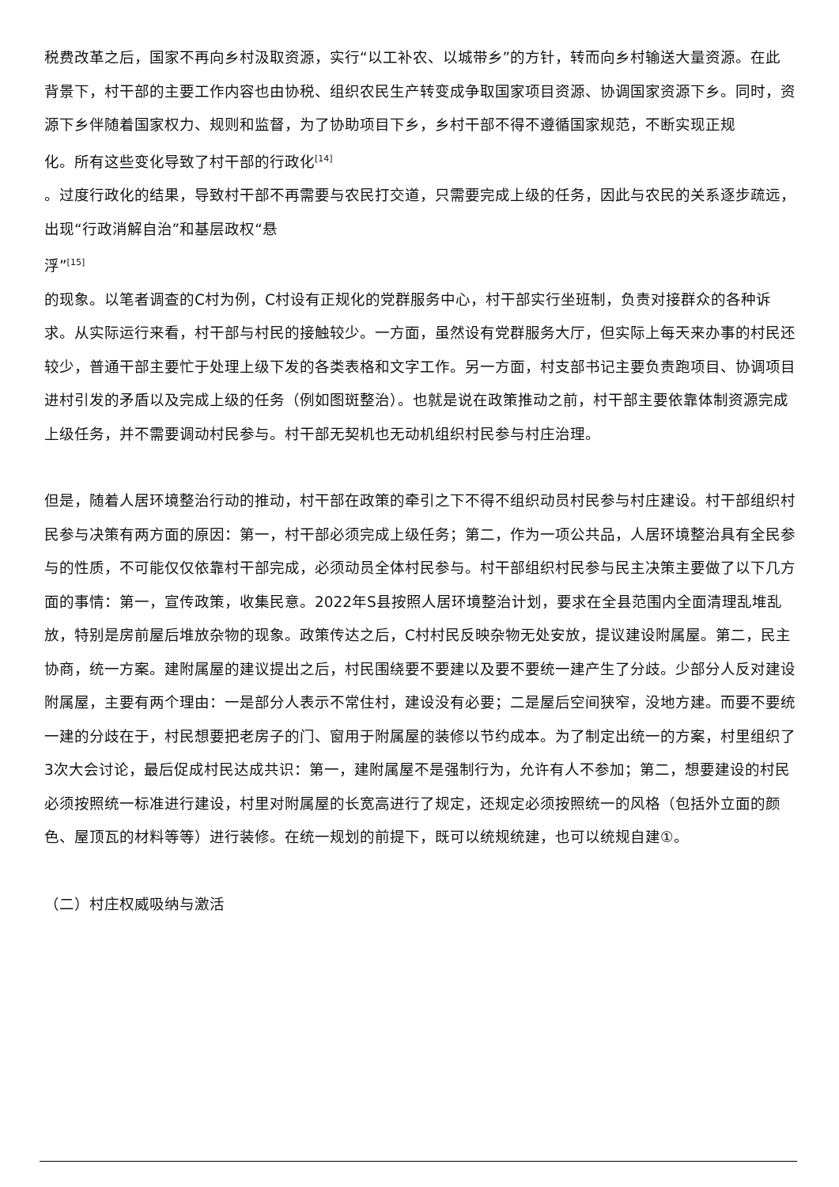税费改革之后，国家不再向乡村汲取资源，实行“以工补农、以城带乡”的方针，转而向乡村输送大量资源。在此背景下，村干部的主要工作内容也由协税、组织农民生产转变成争取国家项目资源、协调国家资源下乡。同时，资源下乡伴随着国家权力、规则和监督，为了协助项目下乡，乡村干部不得不遵循国家规范，不断实现正规
化。所有这些变化导致了村干部的行政化<sup>[14]</sup>
。过度行政化的结果，导致村干部不再需要与农民打交道，只需要完成上级的任务，因此与农民的关系逐步疏远，出现“行政消解自治”和基层政权“悬
浮”<sup>[15]</sup>
的现象。以笔者调查的C村为例，C村设有正规化的党群服务中心，村干部实行坐班制，负责对接群众的各种诉求。从实际运行来看，村干部与村民的接触较少。一方面，虽然设有党群服务大厅，但实际上每天来办事的村民还较少，普通干部主要忙于处理上级下发的各类表格和文字工作。另一方面，村支部书记主要负责跑项目、协调项目进村引发的矛盾以及完成上级的任务（例如图斑整治）。也就是说在政策推动之前，村干部主要依靠体制资源完成上级任务，并不需要调动村民参与。村干部无契机也无动机组织村民参与村庄治理。
但是，随着人居环境整治行动的推动，村干部在政策的牵引之下不得不组织动员村民参与村庄建设。村干部组织村民参与决策有两方面的原因：第一，村干部必须完成上级任务；第二，作为一项公共品，人居环境整治具有全民参与的性质，不可能仅仅依靠村干部完成，必须动员全体村民参与。村干部组织村民参与民主决策主要做了以下几方面的事情：第一，宣传政策，收集民意。2022年S县按照人居环境整治计划，要求在全县范围内全面清理乱堆乱放，特别是房前屋后堆放杂物的现象。政策传达之后，C村村民反映杂物无处安放，提议建设附属屋。第二，民主协商，统一方案。建附属屋的建议提出之后，村民围绕要不要建以及要不要统一建产生了分歧。少部分人反对建设附属屋，主要有两个理由：一是部分人表示不常住村，建设没有必要；二是屋后空间狭窄，没地方建。而要不要统一建的分歧在于，村民想要把老房子的门、窗用于附属屋的装修以节约成本。为了制定出统一的方案，村里组织了3次大会讨论，最后促成村民达成共识：第一，建附属屋不是强制行为，允许有人不参加；第二，想要建设的村民必须按照统一标准进行建设，村里对附属屋的长宽高进行了规定，还规定必须按照统一的风格（包括外立面的颜色、屋顶瓦的材料等等）进行装修。在统一规划的前提下，既可以统规统建，也可以统规自建①。
（二）村庄权威吸纳与激活